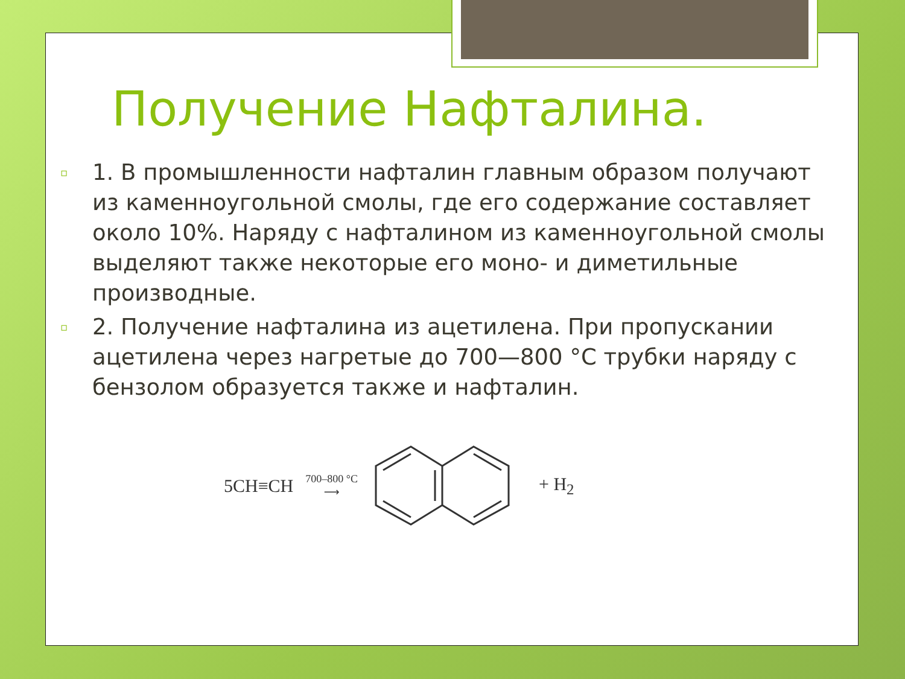Получение Нафталина.
▫ 1. В промышленности нафталин главным образом получают из каменноугольной смолы, где его содержание составляет около 10%. Наряду с нафталином из каменноугольной смолы выделяют также некоторые его моно- и диметильные производные.
▫ 2. Получение нафталина из ацетилена. При пропускании ацетилена через нагретые до 700—800 °С трубки наряду с бензолом образуется также и нафталин.
5CH≡CH 700–800 °C
⟶ + H<sub>2</sub>